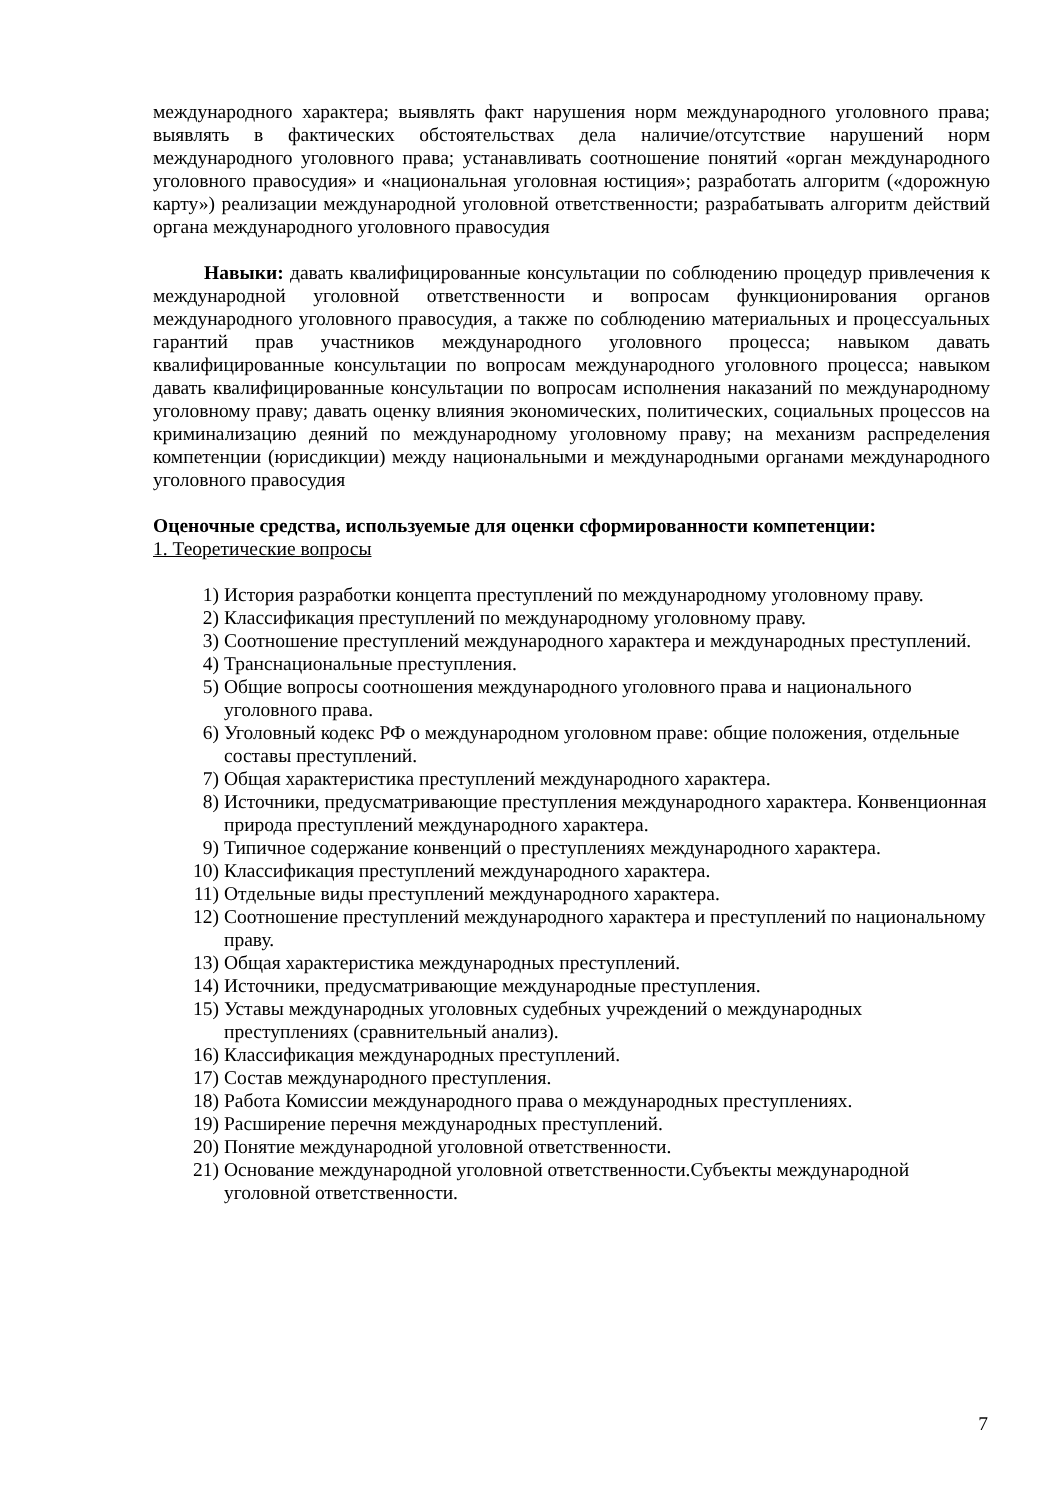международного характера; выявлять факт нарушения норм международного уголовного права; выявлять в фактических обстоятельствах дела наличие/отсутствие нарушений норм международного уголовного права; устанавливать соотношение понятий «орган международного уголовного правосудия» и «национальная уголовная юстиция»; разработать алгоритм («дорожную карту») реализации международной уголовной ответственности; разрабатывать алгоритм действий органа международного уголовного правосудия
Навыки: давать квалифицированные консультации по соблюдению процедур привлечения к международной уголовной ответственности и вопросам функционирования органов международного уголовного правосудия, а также по соблюдению материальных и процессуальных гарантий прав участников международного уголовного процесса; навыком давать квалифицированные консультации по вопросам международного уголовного процесса; навыком давать квалифицированные консультации по вопросам исполнения наказаний по международному уголовному праву; давать оценку влияния экономических, политических, социальных процессов на криминализацию деяний по международному уголовному праву; на механизм распределения компетенции (юрисдикции) между национальными и международными органами международного уголовного правосудия
Оценочные средства, используемые для оценки сформированности компетенции:
1. Теоретические вопросы
1) История разработки концепта преступлений по международному уголовному праву.
2) Классификация преступлений по международному уголовному праву.
3) Соотношение преступлений международного характера и международных преступлений.
4) Транснациональные преступления.
5) Общие вопросы соотношения международного уголовного права и национального уголовного права.
6) Уголовный кодекс РФ о международном уголовном праве: общие положения, отдельные составы преступлений.
7) Общая характеристика преступлений международного характера.
8) Источники, предусматривающие преступления международного характера. Конвенционная природа преступлений международного характера.
9) Типичное содержание конвенций о преступлениях международного характера.
10) Классификация преступлений международного характера.
11) Отдельные виды преступлений международного характера.
12) Соотношение преступлений международного характера и преступлений по национальному праву.
13) Общая характеристика международных преступлений.
14) Источники, предусматривающие международные преступления.
15) Уставы международных уголовных судебных учреждений о международных преступлениях (сравнительный анализ).
16) Классификация международных преступлений.
17) Состав международного преступления.
18) Работа Комиссии международного права о международных преступлениях.
19) Расширение перечня международных преступлений.
20) Понятие международной уголовной ответственности.
21) Основание международной уголовной ответственности.Субъекты международной уголовной ответственности.
7